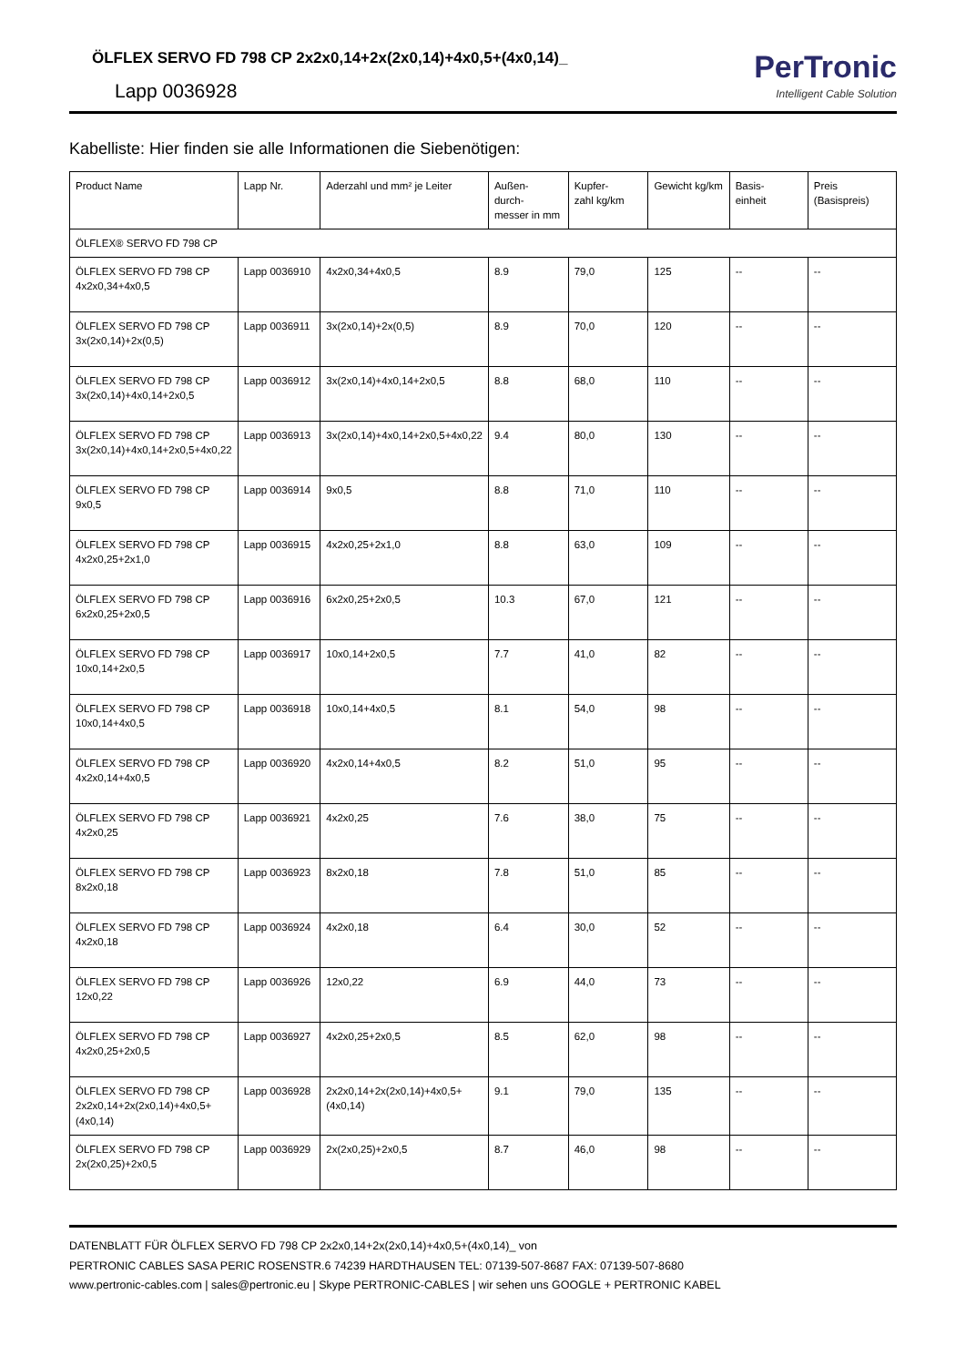ÖLFLEX SERVO FD 798 CP 2x2x0,14+2x(2x0,14)+4x0,5+(4x0,14)_
Lapp 0036928
PerTronic
Intelligent Cable Solution
Kabelliste: Hier finden sie alle Informationen die Siebenötigen:
| Product Name | Lapp Nr. | Aderzahl und mm² je Leiter | Außen- durch- messer in mm | Kupfer- zahl kg/km | Gewicht kg/km | Basis- einheit | Preis (Basispreis) |
| --- | --- | --- | --- | --- | --- | --- | --- |
| ÖLFLEX® SERVO FD 798 CP | | | | | | | |
| ÖLFLEX SERVO FD 798 CP 4x2x0,34+4x0,5 | Lapp 0036910 | 4x2x0,34+4x0,5 | 8.9 | 79,0 | 125 | -- | -- |
| ÖLFLEX SERVO FD 798 CP 3x(2x0,14)+2x(0,5) | Lapp 0036911 | 3x(2x0,14)+2x(0,5) | 8.9 | 70,0 | 120 | -- | -- |
| ÖLFLEX SERVO FD 798 CP 3x(2x0,14)+4x0,14+2x0,5 | Lapp 0036912 | 3x(2x0,14)+4x0,14+2x0,5 | 8.8 | 68,0 | 110 | -- | -- |
| ÖLFLEX SERVO FD 798 CP 3x(2x0,14)+4x0,14+2x0,5+4x0,22 | Lapp 0036913 | 3x(2x0,14)+4x0,14+2x0,5+4x0,22 | 9.4 | 80,0 | 130 | -- | -- |
| ÖLFLEX SERVO FD 798 CP 9x0,5 | Lapp 0036914 | 9x0,5 | 8.8 | 71,0 | 110 | -- | -- |
| ÖLFLEX SERVO FD 798 CP 4x2x0,25+2x1,0 | Lapp 0036915 | 4x2x0,25+2x1,0 | 8.8 | 63,0 | 109 | -- | -- |
| ÖLFLEX SERVO FD 798 CP 6x2x0,25+2x0,5 | Lapp 0036916 | 6x2x0,25+2x0,5 | 10.3 | 67,0 | 121 | -- | -- |
| ÖLFLEX SERVO FD 798 CP 10x0,14+2x0,5 | Lapp 0036917 | 10x0,14+2x0,5 | 7.7 | 41,0 | 82 | -- | -- |
| ÖLFLEX SERVO FD 798 CP 10x0,14+4x0,5 | Lapp 0036918 | 10x0,14+4x0,5 | 8.1 | 54,0 | 98 | -- | -- |
| ÖLFLEX SERVO FD 798 CP 4x2x0,14+4x0,5 | Lapp 0036920 | 4x2x0,14+4x0,5 | 8.2 | 51,0 | 95 | -- | -- |
| ÖLFLEX SERVO FD 798 CP 4x2x0,25 | Lapp 0036921 | 4x2x0,25 | 7.6 | 38,0 | 75 | -- | -- |
| ÖLFLEX SERVO FD 798 CP 8x2x0,18 | Lapp 0036923 | 8x2x0,18 | 7.8 | 51,0 | 85 | -- | -- |
| ÖLFLEX SERVO FD 798 CP 4x2x0,18 | Lapp 0036924 | 4x2x0,18 | 6.4 | 30,0 | 52 | -- | -- |
| ÖLFLEX SERVO FD 798 CP 12x0,22 | Lapp 0036926 | 12x0,22 | 6.9 | 44,0 | 73 | -- | -- |
| ÖLFLEX SERVO FD 798 CP 4x2x0,25+2x0,5 | Lapp 0036927 | 4x2x0,25+2x0,5 | 8.5 | 62,0 | 98 | -- | -- |
| ÖLFLEX SERVO FD 798 CP 2x2x0,14+2x(2x0,14)+4x0,5+(4x0,14) | Lapp 0036928 | 2x2x0,14+2x(2x0,14)+4x0,5+(4x0,14) | 9.1 | 79,0 | 135 | -- | -- |
| ÖLFLEX SERVO FD 798 CP 2x(2x0,25)+2x0,5 | Lapp 0036929 | 2x(2x0,25)+2x0,5 | 8.7 | 46,0 | 98 | -- | -- |
DATENBLATT FÜR ÖLFLEX SERVO FD 798 CP 2x2x0,14+2x(2x0,14)+4x0,5+(4x0,14)_ von
PERTRONIC CABLES SASA PERIC ROSENSTR.6 74239 HARDTHAUSEN TEL: 07139-507-8687 FAX: 07139-507-8680
www.pertronic-cables.com | sales@pertronic.eu | Skype PERTRONIC-CABLES | wir sehen uns GOOGLE + PERTRONIC KABEL